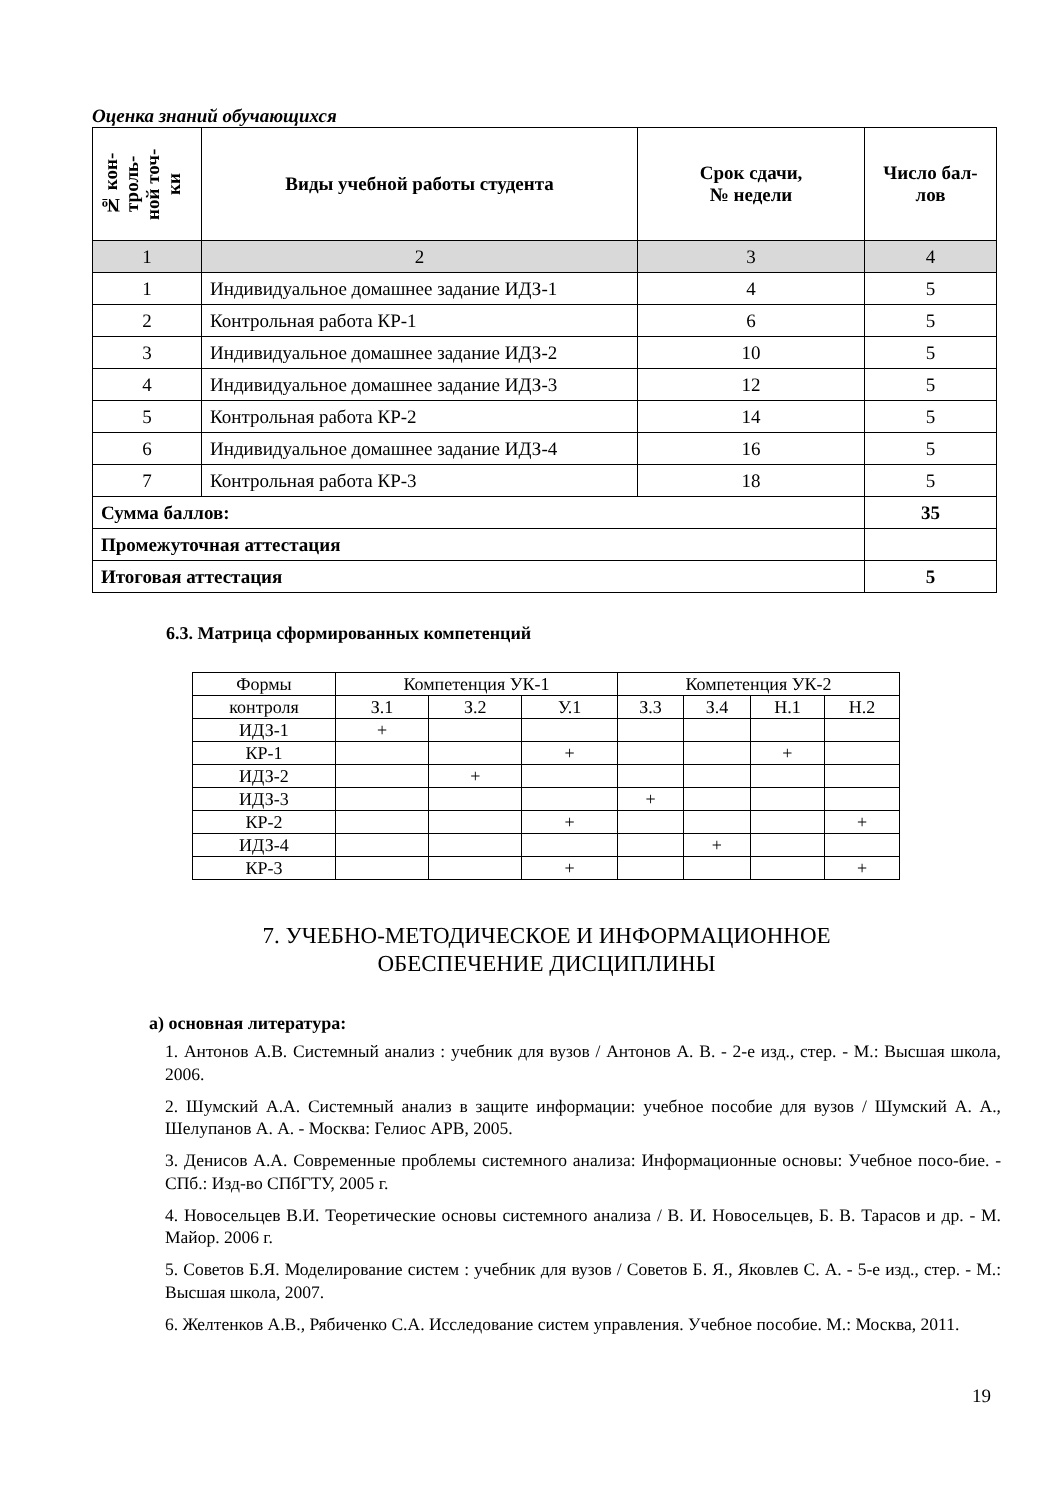Оценка знаний обучающихся
| № кон- троль- ной точ- ки | Виды учебной работы студента | Срок сдачи, № недели | Число бал- лов |
| --- | --- | --- | --- |
| 1 | 2 | 3 | 4 |
| 1 | Индивидуальное домашнее задание ИДЗ-1 | 4 | 5 |
| 2 | Контрольная работа КР-1 | 6 | 5 |
| 3 | Индивидуальное домашнее задание ИДЗ-2 | 10 | 5 |
| 4 | Индивидуальное домашнее задание ИДЗ-3 | 12 | 5 |
| 5 | Контрольная работа КР-2 | 14 | 5 |
| 6 | Индивидуальное домашнее задание ИДЗ-4 | 16 | 5 |
| 7 | Контрольная работа КР-3 | 18 | 5 |
| Сумма баллов: | | | 35 |
| Промежуточная аттестация | | | |
| Итоговая аттестация | | | 5 |
6.3. Матрица сформированных компетенций
| Формы | Компетенция УК-1 | | | Компетенция УК-2 | | | |
| контроля | З.1 | З.2 | У.1 | З.3 | З.4 | Н.1 | Н.2 |
| ИДЗ-1 | + | | | | | | |
| КР-1 | | | + | | | + | |
| ИДЗ-2 | | + | | | | | |
| ИДЗ-3 | | | | + | | | |
| КР-2 | | | + | | | | + |
| ИДЗ-4 | | | | | + | | |
| КР-3 | | | + | | | | + |
7. УЧЕБНО-МЕТОДИЧЕСКОЕ И ИНФОРМАЦИОННОЕ
ОБЕСПЕЧЕНИЕ ДИСЦИПЛИНЫ
а) основная литература:
1. Антонов А.В. Системный анализ : учебник для вузов / Антонов А. В. - 2-е изд., стер. - М.: Высшая школа, 2006.
2. Шумский А.А. Системный анализ в защите информации: учебное пособие для вузов / Шумский А. А., Шелупанов А. А. - Москва: Гелиос АРВ, 2005.
3. Денисов А.А. Современные проблемы системного анализа: Информационные основы: Учебное посо-бие. - СПб.: Изд-во СПбГТУ, 2005 г.
4. Новосельцев В.И. Теоретические основы системного анализа / В. И. Новосельцев, Б. В. Тарасов и др. - М. Майор. 2006 г.
5. Советов Б.Я. Моделирование систем : учебник для вузов / Советов Б. Я., Яковлев С. А. - 5-е изд., стер. - М.: Высшая школа, 2007.
6. Желтенков А.В., Рябиченко С.А. Исследование систем управления. Учебное пособие. М.: Москва, 2011.
19